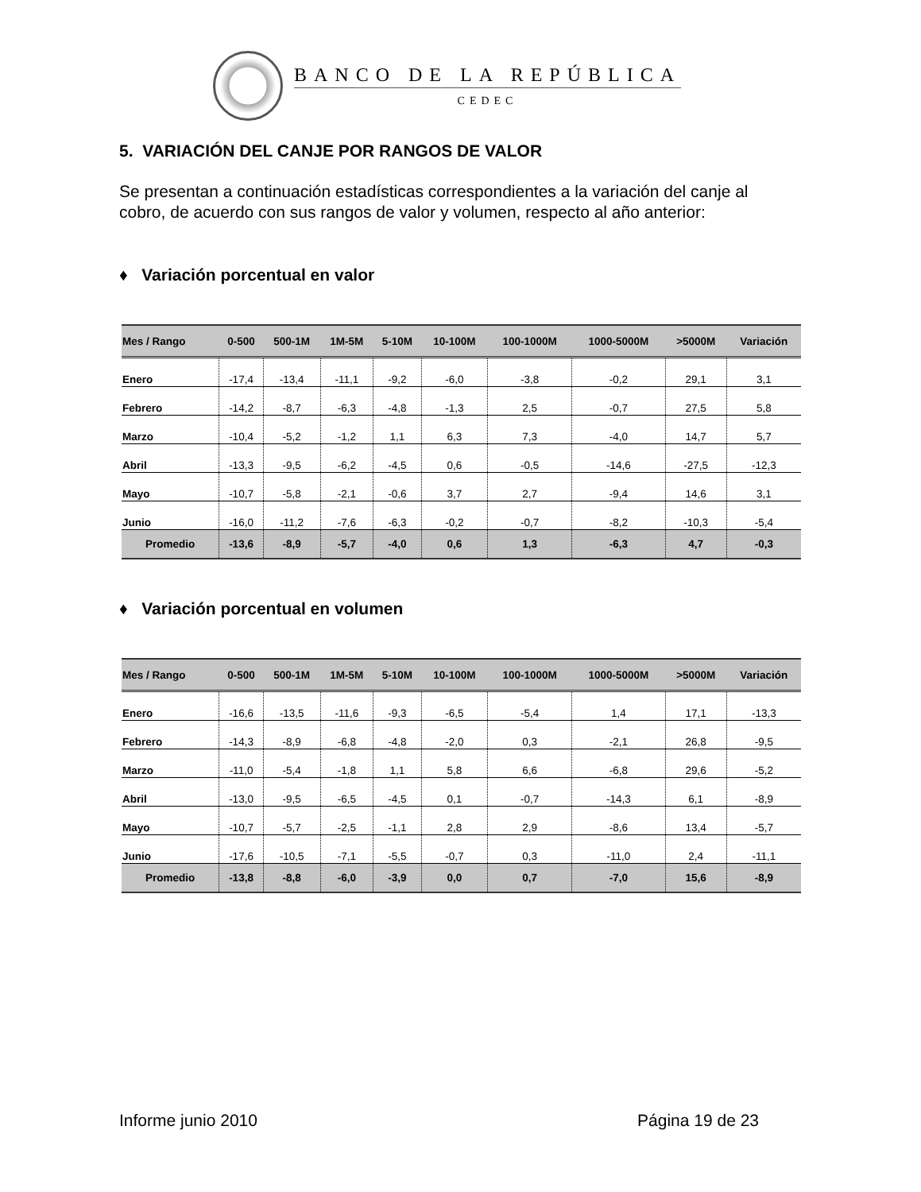BANCO DE LA REPÚBLICA
CEDEC
5. VARIACIÓN DEL CANJE POR RANGOS DE VALOR
Se presentan a continuación estadísticas correspondientes a la variación del canje al cobro, de acuerdo con sus rangos de valor y volumen, respecto al año anterior:
♦ Variación porcentual en valor
| Mes / Rango | 0-500 | 500-1M | 1M-5M | 5-10M | 10-100M | 100-1000M | 1000-5000M | >5000M | Variación |
| --- | --- | --- | --- | --- | --- | --- | --- | --- | --- |
| Enero | -17,4 | -13,4 | -11,1 | -9,2 | -6,0 | -3,8 | -0,2 | 29,1 | 3,1 |
| Febrero | -14,2 | -8,7 | -6,3 | -4,8 | -1,3 | 2,5 | -0,7 | 27,5 | 5,8 |
| Marzo | -10,4 | -5,2 | -1,2 | 1,1 | 6,3 | 7,3 | -4,0 | 14,7 | 5,7 |
| Abril | -13,3 | -9,5 | -6,2 | -4,5 | 0,6 | -0,5 | -14,6 | -27,5 | -12,3 |
| Mayo | -10,7 | -5,8 | -2,1 | -0,6 | 3,7 | 2,7 | -9,4 | 14,6 | 3,1 |
| Junio | -16,0 | -11,2 | -7,6 | -6,3 | -0,2 | -0,7 | -8,2 | -10,3 | -5,4 |
| Promedio | -13,6 | -8,9 | -5,7 | -4,0 | 0,6 | 1,3 | -6,3 | 4,7 | -0,3 |
♦ Variación porcentual en volumen
| Mes / Rango | 0-500 | 500-1M | 1M-5M | 5-10M | 10-100M | 100-1000M | 1000-5000M | >5000M | Variación |
| --- | --- | --- | --- | --- | --- | --- | --- | --- | --- |
| Enero | -16,6 | -13,5 | -11,6 | -9,3 | -6,5 | -5,4 | 1,4 | 17,1 | -13,3 |
| Febrero | -14,3 | -8,9 | -6,8 | -4,8 | -2,0 | 0,3 | -2,1 | 26,8 | -9,5 |
| Marzo | -11,0 | -5,4 | -1,8 | 1,1 | 5,8 | 6,6 | -6,8 | 29,6 | -5,2 |
| Abril | -13,0 | -9,5 | -6,5 | -4,5 | 0,1 | -0,7 | -14,3 | 6,1 | -8,9 |
| Mayo | -10,7 | -5,7 | -2,5 | -1,1 | 2,8 | 2,9 | -8,6 | 13,4 | -5,7 |
| Junio | -17,6 | -10,5 | -7,1 | -5,5 | -0,7 | 0,3 | -11,0 | 2,4 | -11,1 |
| Promedio | -13,8 | -8,8 | -6,0 | -3,9 | 0,0 | 0,7 | -7,0 | 15,6 | -8,9 |
Informe junio 2010 Página 19 de 23